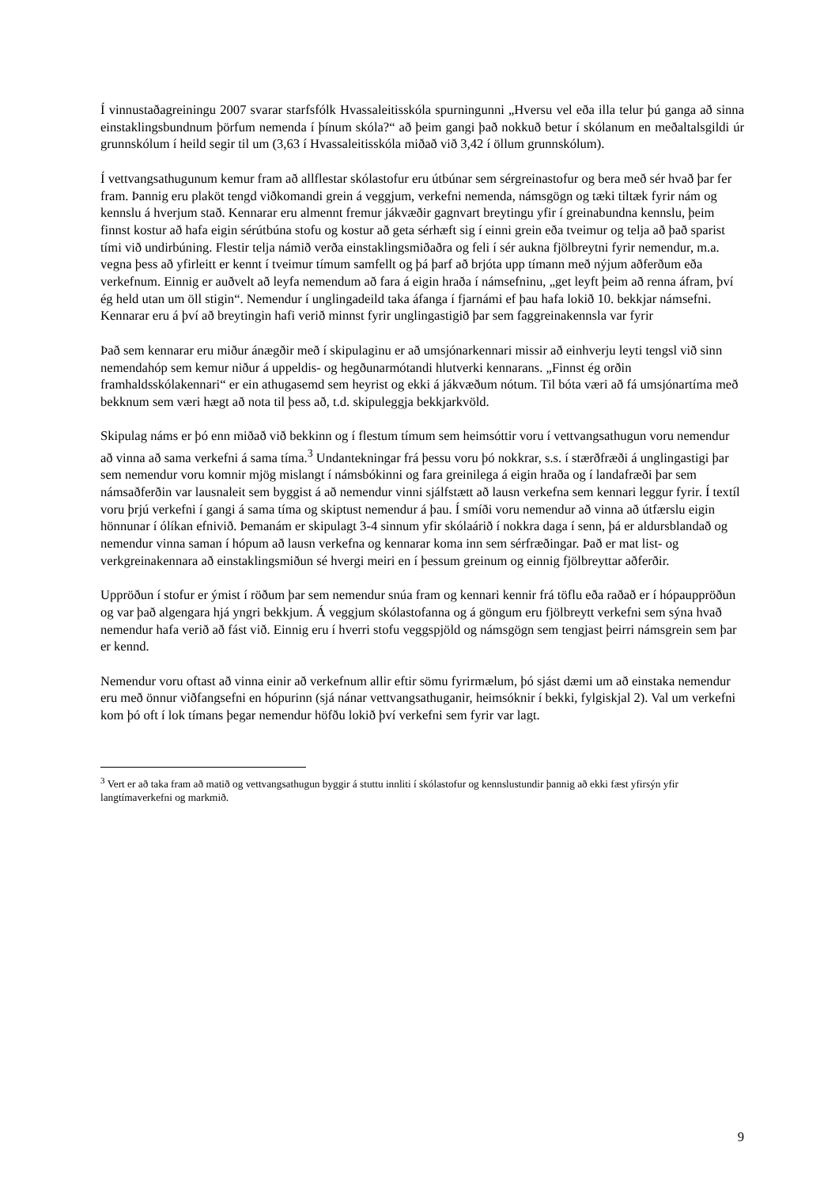Í vinnustaðagreiningu 2007 svarar starfsfólk Hvassaleitisskóla spurningunni „Hversu vel eða illa telur þú ganga að sinna einstaklingsbundnum þörfum nemenda í þínum skóla?“ að þeim gangi það nokkuð betur í skólanum en meðaltalsgildi úr grunnskólum í heild segir til um (3,63 í Hvassaleitisskóla miðað við 3,42 í öllum grunnskólum).
Í vettvangsathugunum kemur fram að allflestar skólastofur eru útbúnar sem sérgreinastofur og bera með sér hvað þar fer fram. Þannig eru plaköt tengd viðkomandi grein á veggjum, verkefni nemenda, námsgögn og tæki tiltæk fyrir nám og kennslu á hverjum stað. Kennarar eru almennt fremur jákvæðir gagnvart breytingu yfir í greinabundna kennslu, þeim finnst kostur að hafa eigin sérútbúna stofu og kostur að geta sérhæft sig í einni grein eða tveimur og telja að það sparist tími við undirbúning. Flestir telja námið verða einstaklingsmiðaðra og feli í sér aukna fjölbreytni fyrir nemendur, m.a. vegna þess að yfirleitt er kennt í tveimur tímum samfellt og þá þarf að brjóta upp tímann með nýjum aðferðum eða verkefnum. Einnig er auðvelt að leyfa nemendum að fara á eigin hraða í námsefninu, „get leyft þeim að renna áfram, því ég held utan um öll stigin“. Nemendur í unglingadeild taka áfanga í fjarnámi ef þau hafa lokið 10. bekkjar námsefni. Kennarar eru á því að breytingin hafi verið minnst fyrir unglingastigið þar sem faggreinakennsla var fyrir
Það sem kennarar eru miður ánægðir með í skipulaginu er að umsjónarkennari missir að einhverju leyti tengsl við sinn nemendahóp sem kemur niður á uppeldis- og hegðunarmótandi hlutverki kennarans. „Finnst ég orðin framhaldsskólakennari“ er ein athugasemd sem heyrist og ekki á jákvæðum nótum. Til bóta væri að fá umsjónartíma með bekknum sem væri hægt að nota til þess að, t.d. skipuleggja bekkjarkvöld.
Skipulag náms er þó enn miðað við bekkinn og í flestum tímum sem heimsóttir voru í vettvangsathugun voru nemendur að vinna að sama verkefni á sama tíma.<sup>3</sup> Undantekningar frá þessu voru þó nokkrar, s.s. í stærðfræði á unglingastigi þar sem nemendur voru komnir mjög mislangt í námsbókinni og fara greinilega á eigin hraða og í landafræði þar sem námsaðferðin var lausnaleit sem byggist á að nemendur vinni sjálfstætt að lausn verkefna sem kennari leggur fyrir. Í textíl voru þrjú verkefni í gangi á sama tíma og skiptust nemendur á þau. Í smíði voru nemendur að vinna að útfærslu eigin hönnunar í ólíkan efnivið. Þemanám er skipulagt 3-4 sinnum yfir skólaárið í nokkra daga í senn, þá er aldursblandað og nemendur vinna saman í hópum að lausn verkefna og kennarar koma inn sem sérfræðingar. Það er mat list- og verkgreinakennara að einstaklingsmiðun sé hvergi meiri en í þessum greinum og einnig fjölbreyttar aðferðir.
Uppröðun í stofur er ýmist í röðum þar sem nemendur snúa fram og kennari kennir frá töflu eða raðað er í hópauppröðun og var það algengara hjá yngri bekkjum. Á veggjum skólastofanna og á göngum eru fjölbreytt verkefni sem sýna hvað nemendur hafa verið að fást við. Einnig eru í hverri stofu veggspjöld og námsgögn sem tengjast þeirri námsgrein sem þar er kennd.
Nemendur voru oftast að vinna einir að verkefnum allir eftir sömu fyrirmælum, þó sjást dæmi um að einstaka nemendur eru með önnur viðfangsefni en hópurinn (sjá nánar vettvangsathuganir, heimsóknir í bekki, fylgiskjal 2). Val um verkefni kom þó oft í lok tímans þegar nemendur höfðu lokið því verkefni sem fyrir var lagt.
<sup>3</sup> Vert er að taka fram að matið og vettvangsathugun byggir á stuttu innliti í skólastofur og kennslustundir þannig að ekki fæst yfirsýn yfir langtímaverkefni og markmið.
9